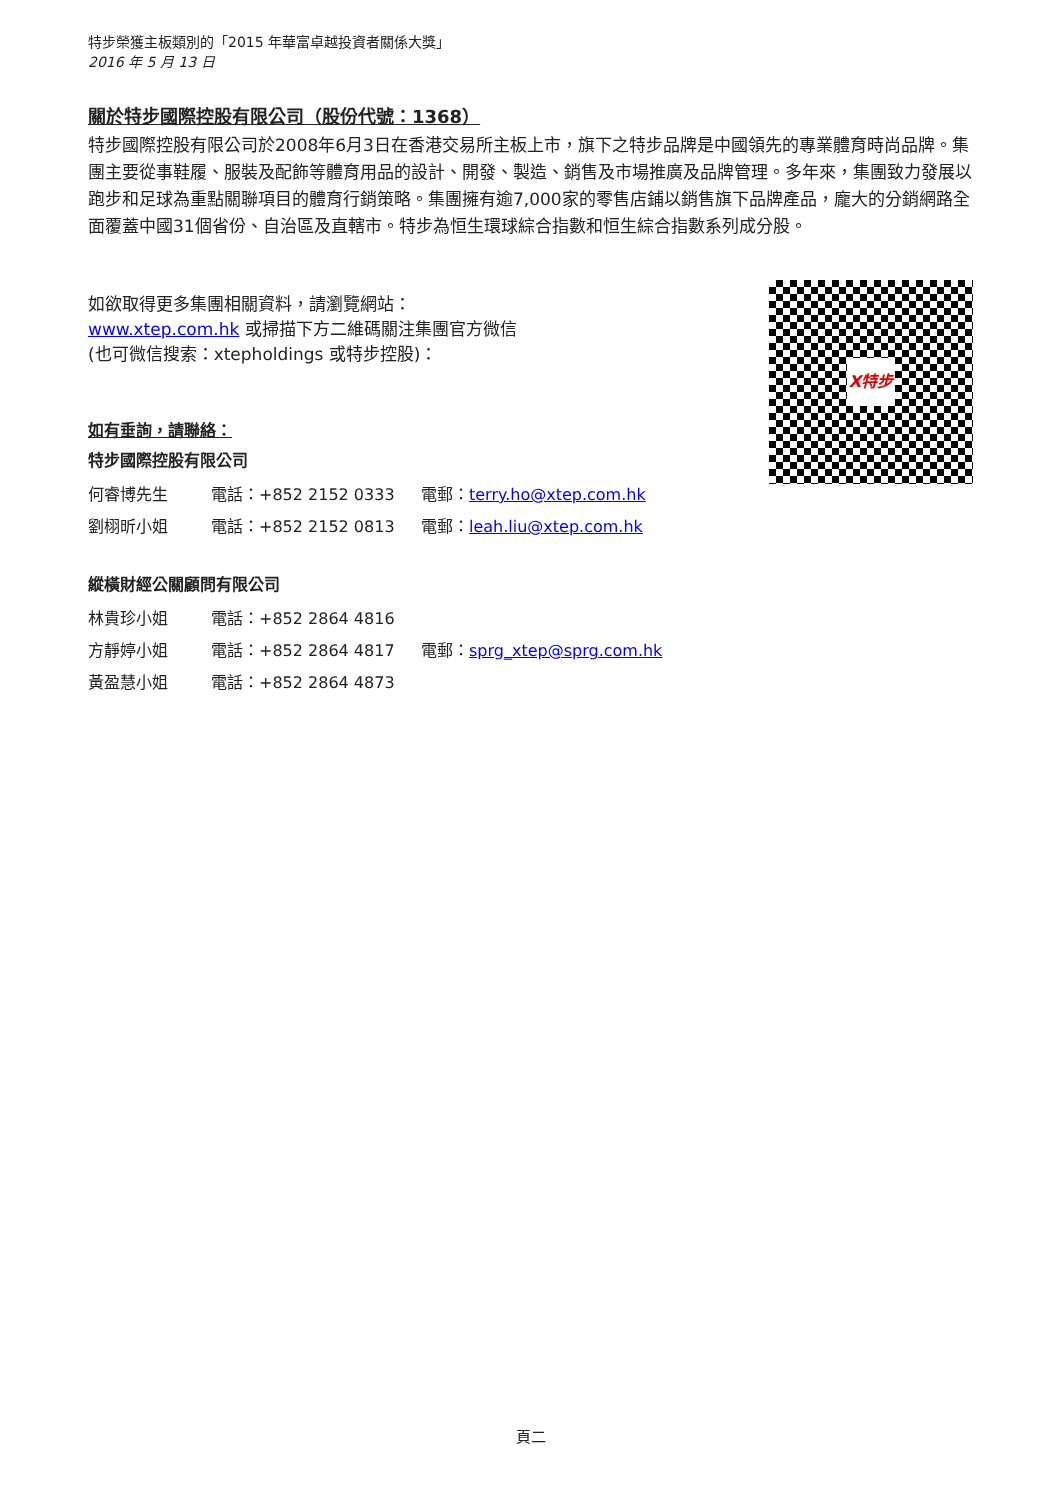特步榮獲主板類別的「2015 年華富卓越投資者關係大獎」
2016 年 5 月 13 日
關於特步國際控股有限公司（股份代號：1368）
特步國際控股有限公司於2008年6月3日在香港交易所主板上市，旗下之特步品牌是中國領先的專業體育時尚品牌。集團主要從事鞋履、服裝及配飾等體育用品的設計、開發、製造、銷售及市場推廣及品牌管理。多年來，集團致力發展以跑步和足球為重點關聯項目的體育行銷策略。集團擁有逾7,000家的零售店鋪以銷售旗下品牌產品，龐大的分銷網路全面覆蓋中國31個省份、自治區及直轄市。特步為恒生環球綜合指數和恒生綜合指數系列成分股。
如欲取得更多集團相關資料，請瀏覽網站：
www.xtep.com.hk 或掃描下方二維碼關注集團官方微信
(也可微信搜索：xtepholdings 或特步控股)：
如有垂詢，請聯絡：
特步國際控股有限公司
| 何睿博先生 | 電話：+852 2152 0333 | 電郵： terry.ho@xtep.com.hk |
| 劉栩昕小姐 | 電話：+852 2152 0813 | 電郵： leah.liu@xtep.com.hk |
縱橫財經公關顧問有限公司
| 林貴珍小姐 | 電話：+852 2864 4816 | |
| 方靜婷小姐 | 電話：+852 2864 4817 | 電郵： sprg_xtep@sprg.com.hk |
| 黃盈慧小姐 | 電話：+852 2864 4873 | |
X特步
頁二